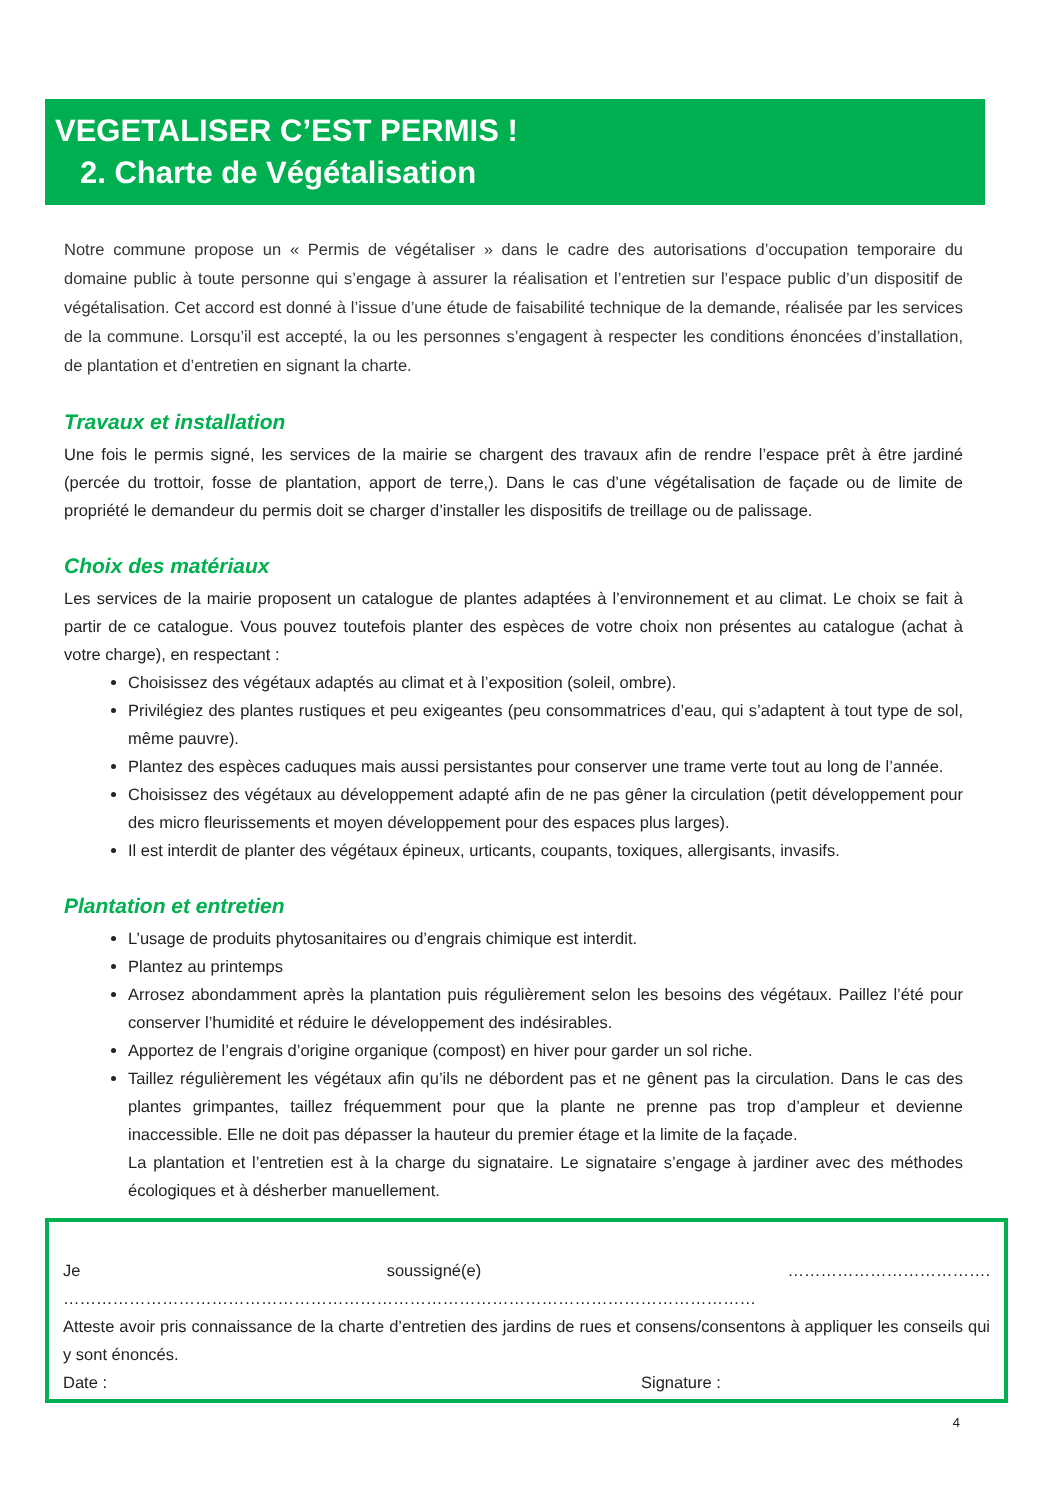VEGETALISER C’EST PERMIS !
2. Charte de Végétalisation
Notre commune propose un « Permis de végétaliser » dans le cadre des autorisations d’occupation temporaire du domaine public à toute personne qui s’engage à assurer la réalisation et l’entretien sur l’espace public d’un dispositif de végétalisation. Cet accord est donné à l’issue d’une étude de faisabilité technique de la demande, réalisée par les services de la commune. Lorsqu’il est accepté, la ou les personnes s’engagent à respecter les conditions énoncées d’installation, de plantation et d’entretien en signant la charte.
Travaux et installation
Une fois le permis signé, les services de la mairie se chargent des travaux afin de rendre l’espace prêt à être jardiné (percée du trottoir, fosse de plantation, apport de terre,). Dans le cas d’une végétalisation de façade ou de limite de propriété le demandeur du permis doit se charger d’installer les dispositifs de treillage ou de palissage.
Choix des matériaux
Les services de la mairie proposent un catalogue de plantes adaptées à l’environnement et au climat. Le choix se fait à partir de ce catalogue. Vous pouvez toutefois planter des espèces de votre choix non présentes au catalogue (achat à votre charge), en respectant :
Choisissez des végétaux adaptés au climat et à l’exposition (soleil, ombre).
Privilégiez des plantes rustiques et peu exigeantes (peu consommatrices d’eau, qui s’adaptent à tout type de sol, même pauvre).
Plantez des espèces caduques mais aussi persistantes pour conserver une trame verte tout au long de l’année.
Choisissez des végétaux au développement adapté afin de ne pas gêner la circulation (petit développement pour des micro fleurissements et moyen développement pour des espaces plus larges).
Il est interdit de planter des végétaux épineux, urticants, coupants, toxiques, allergisants, invasifs.
Plantation et entretien
L’usage de produits phytosanitaires ou d’engrais chimique est interdit.
Plantez au printemps
Arrosez abondamment après la plantation puis régulièrement selon les besoins des végétaux. Paillez l’été pour conserver l’humidité et réduire le développement des indésirables.
Apportez de l’engrais d’origine organique (compost) en hiver pour garder un sol riche.
Taillez régulièrement les végétaux afin qu’ils ne débordent pas et ne gênent pas la circulation. Dans le cas des plantes grimpantes, taillez fréquemment pour que la plante ne prenne pas trop d’ampleur et devienne inaccessible. Elle ne doit pas dépasser la hauteur du premier étage et la limite de la façade.
La plantation et l’entretien est à la charge du signataire. Le signataire s’engage à jardiner avec des méthodes écologiques et à désherber manuellement.
Je soussigné(e) ………………………………. ………………………………………………………………………………………………………………
Atteste avoir pris connaissance de la charte d’entretien des jardins de rues et consens/consentons à appliquer les conseils qui y sont énoncés.
Date : Signature :
4